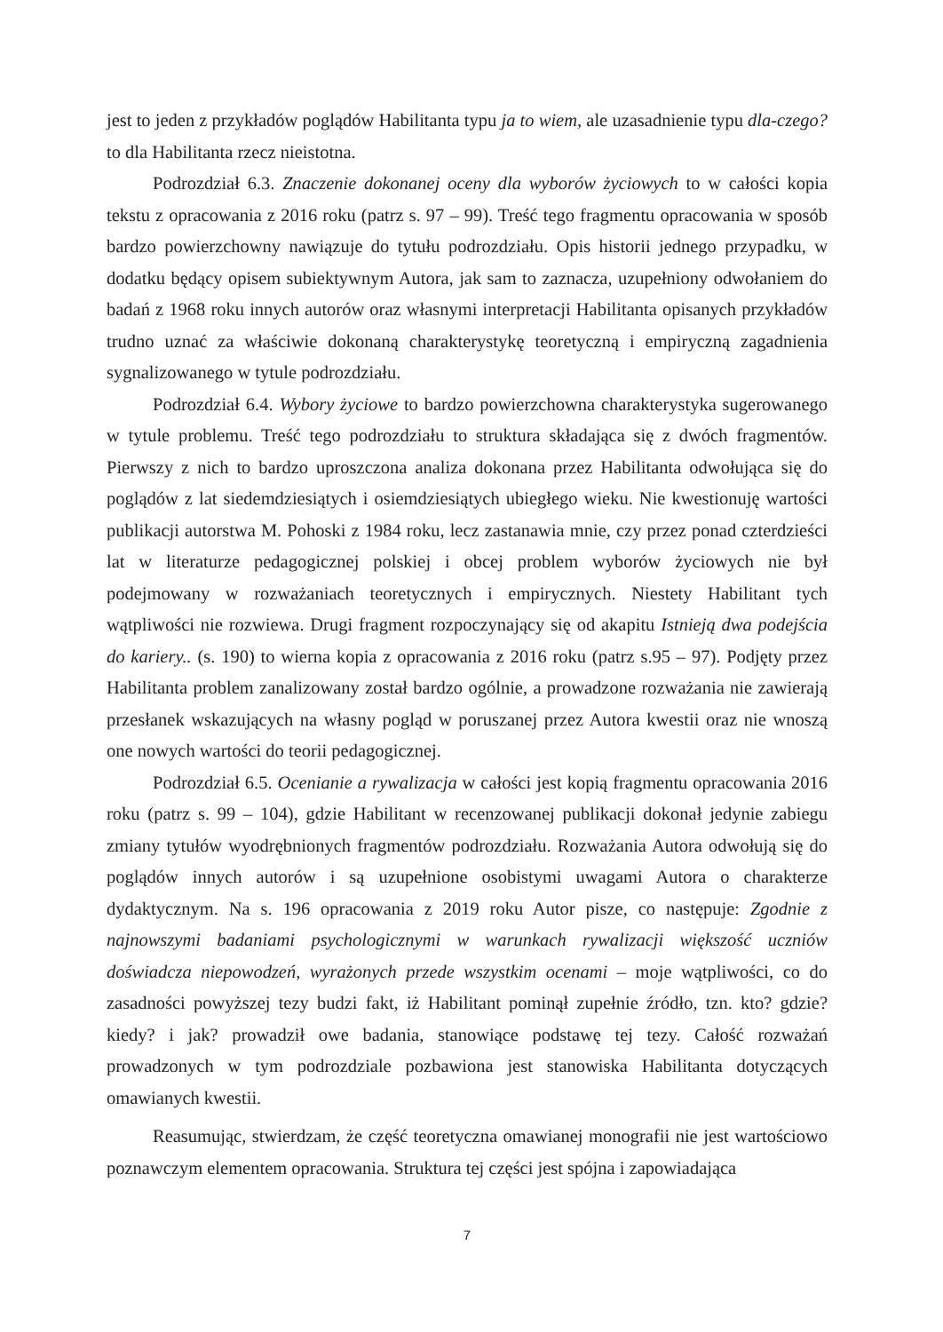jest to jeden z przykładów poglądów Habilitanta typu ja to wiem, ale uzasadnienie typu dla-czego? to dla Habilitanta rzecz nieistotna.
Podrozdział 6.3. Znaczenie dokonanej oceny dla wyborów życiowych to w całości kopia tekstu z opracowania z 2016 roku (patrz s. 97 – 99). Treść tego fragmentu opracowania w sposób bardzo powierzchowny nawiązuje do tytułu podrozdziału. Opis historii jednego przypadku, w dodatku będący opisem subiektywnym Autora, jak sam to zaznacza, uzupełniony odwołaniem do badań z 1968 roku innych autorów oraz własnymi interpretacji Habilitanta opisanych przykładów trudno uznać za właściwie dokonaną charakterystykę teoretyczną i empiryczną zagadnienia sygnalizowanego w tytule podrozdziału.
Podrozdział 6.4. Wybory życiowe to bardzo powierzchowna charakterystyka sugerowanego w tytule problemu. Treść tego podrozdziału to struktura składająca się z dwóch fragmentów. Pierwszy z nich to bardzo uproszczona analiza dokonana przez Habilitanta odwołująca się do poglądów z lat siedemdziesiątych i osiemdziesiątych ubiegłego wieku. Nie kwestionuję wartości publikacji autorstwa M. Pohoski z 1984 roku, lecz zastanawia mnie, czy przez ponad czterdzieści lat w literaturze pedagogicznej polskiej i obcej problem wyborów życiowych nie był podejmowany w rozważaniach teoretycznych i empirycznych. Niestety Habilitant tych wątpliwości nie rozwiewa. Drugi fragment rozpoczynający się od akapitu Istnieją dwa podejścia do kariery.. (s. 190) to wierna kopia z opracowania z 2016 roku (patrz s.95 – 97). Podjęty przez Habilitanta problem zanalizowany został bardzo ogólnie, a prowadzone rozważania nie zawierają przesłanek wskazujących na własny pogląd w poruszanej przez Autora kwestii oraz nie wnoszą one nowych wartości do teorii pedagogicznej.
Podrozdział 6.5. Ocenianie a rywalizacja w całości jest kopią fragmentu opracowania 2016 roku (patrz s. 99 – 104), gdzie Habilitant w recenzowanej publikacji dokonał jedynie zabiegu zmiany tytułów wyodrębnionych fragmentów podrozdziału. Rozważania Autora odwołują się do poglądów innych autorów i są uzupełnione osobistymi uwagami Autora o charakterze dydaktycznym. Na s. 196 opracowania z 2019 roku Autor pisze, co następuje: Zgodnie z najnowszymi badaniami psychologicznymi w warunkach rywalizacji większość uczniów doświadcza niepowodzeń, wyrażonych przede wszystkim ocenami – moje wątpliwości, co do zasadności powyższej tezy budzi fakt, iż Habilitant pominął zupełnie źródło, tzn. kto? gdzie? kiedy? i jak? prowadził owe badania, stanowiące podstawę tej tezy. Całość rozważań prowadzonych w tym podrozdziale pozbawiona jest stanowiska Habilitanta dotyczących omawianych kwestii.
Reasumując, stwierdzam, że część teoretyczna omawianej monografii nie jest wartościowo poznawczym elementem opracowania. Struktura tej części jest spójna i zapowiadająca
7